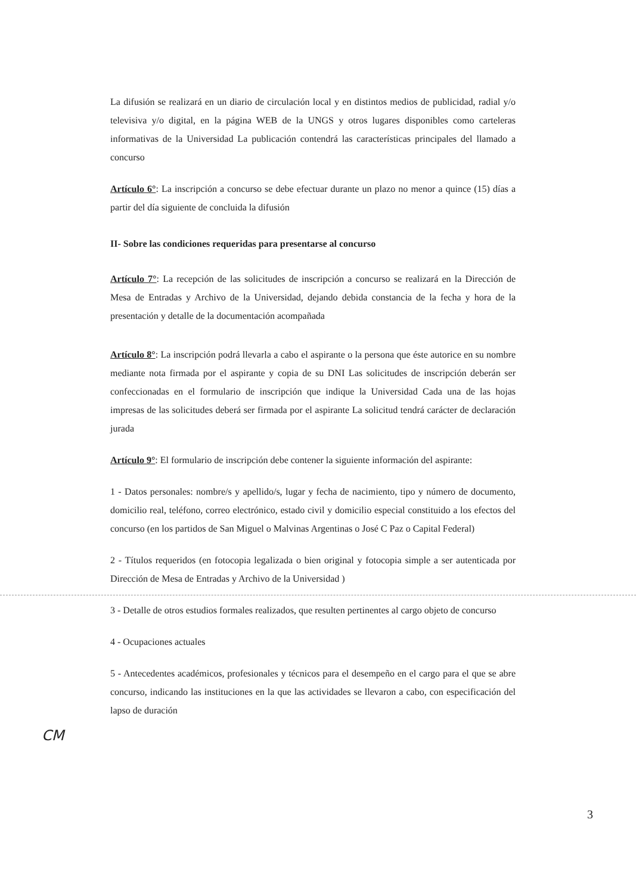La difusión se realizará en un diario de circulación local y en distintos medios de publicidad, radial y/o televisiva y/o digital, en la página WEB de la UNGS y otros lugares disponibles como carteleras informativas de la Universidad La publicación contendrá las características principales del llamado a concurso
Artículo 6°: La inscripción a concurso se debe efectuar durante un plazo no menor a quince (15) días a partir del día siguiente de concluida la difusión
II- Sobre las condiciones requeridas para presentarse al concurso
Artículo 7°: La recepción de las solicitudes de inscripción a concurso se realizará en la Dirección de Mesa de Entradas y Archivo de la Universidad, dejando debida constancia de la fecha y hora de la presentación y detalle de la documentación acompañada
Artículo 8°: La inscripción podrá llevarla a cabo el aspirante o la persona que éste autorice en su nombre mediante nota firmada por el aspirante y copia de su DNI Las solicitudes de inscripción deberán ser confeccionadas en el formulario de inscripción que indique la Universidad Cada una de las hojas impresas de las solicitudes deberá ser firmada por el aspirante La solicitud tendrá carácter de declaración jurada
Artículo 9°: El formulario de inscripción debe contener la siguiente información del aspirante:
1 - Datos personales: nombre/s y apellido/s, lugar y fecha de nacimiento, tipo y número de documento, domicilio real, teléfono, correo electrónico, estado civil y domicilio especial constituido a los efectos del concurso (en los partidos de San Miguel o Malvinas Argentinas o José C Paz o Capital Federal)
2 - Títulos requeridos (en fotocopia legalizada o bien original y fotocopia simple a ser autenticada por Dirección de Mesa de Entradas y Archivo de la Universidad )
3 - Detalle de otros estudios formales realizados, que resulten pertinentes al cargo objeto de concurso
4 - Ocupaciones actuales
5 - Antecedentes académicos, profesionales y técnicos para el desempeño en el cargo para el que se abre concurso, indicando las instituciones en la que las actividades se llevaron a cabo, con especificación del lapso de duración
CM
3